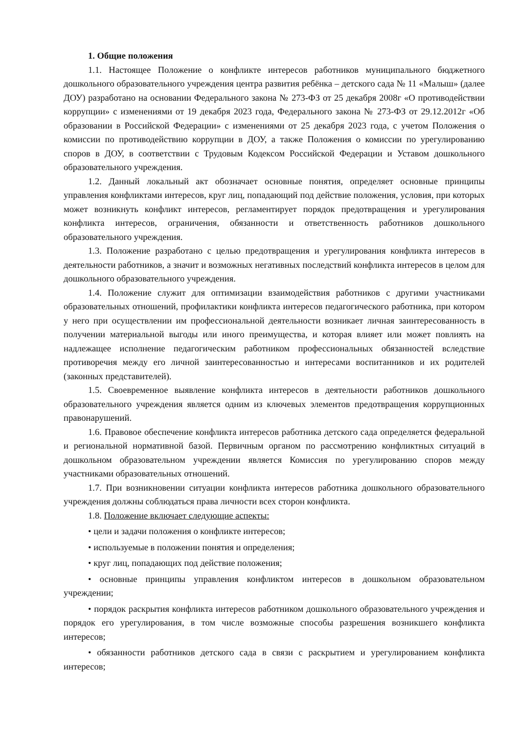1. Общие положения
1.1. Настоящее Положение о конфликте интересов работников муниципального бюджетного дошкольного образовательного учреждения центра развития ребёнка – детского сада № 11 «Малыш» (далее ДОУ) разработано на основании Федерального закона № 273-ФЗ от 25 декабря 2008г «О противодействии коррупции» с изменениями от 19 декабря 2023 года, Федерального закона № 273-ФЗ от 29.12.2012г «Об образовании в Российской Федерации» с изменениями от 25 декабря 2023 года, с учетом Положения о комиссии по противодействию коррупции в ДОУ, а также Положения о комиссии по урегулированию споров в ДОУ, в соответствии с Трудовым Кодексом Российской Федерации и Уставом дошкольного образовательного учреждения.
1.2. Данный локальный акт обозначает основные понятия, определяет основные принципы управления конфликтами интересов, круг лиц, попадающий под действие положения, условия, при которых может возникнуть конфликт интересов, регламентирует порядок предотвращения и урегулирования конфликта интересов, ограничения, обязанности и ответственность работников дошкольного образовательного учреждения.
1.3. Положение разработано с целью предотвращения и урегулирования конфликта интересов в деятельности работников, а значит и возможных негативных последствий конфликта интересов в целом для дошкольного образовательного учреждения.
1.4. Положение служит для оптимизации взаимодействия работников с другими участниками образовательных отношений, профилактики конфликта интересов педагогического работника, при котором у него при осуществлении им профессиональной деятельности возникает личная заинтересованность в получении материальной выгоды или иного преимущества, и которая влияет или может повлиять на надлежащее исполнение педагогическим работником профессиональных обязанностей вследствие противоречия между его личной заинтересованностью и интересами воспитанников и их родителей (законных представителей).
1.5. Своевременное выявление конфликта интересов в деятельности работников дошкольного образовательного учреждения является одним из ключевых элементов предотвращения коррупционных правонарушений.
1.6. Правовое обеспечение конфликта интересов работника детского сада определяется федеральной и региональной нормативной базой. Первичным органом по рассмотрению конфликтных ситуаций в дошкольном образовательном учреждении является Комиссия по урегулированию споров между участниками образовательных отношений.
1.7. При возникновении ситуации конфликта интересов работника дошкольного образовательного учреждения должны соблюдаться права личности всех сторон конфликта.
1.8. Положение включает следующие аспекты:
• цели и задачи положения о конфликте интересов;
• используемые в положении понятия и определения;
• круг лиц, попадающих под действие положения;
• основные принципы управления конфликтом интересов в дошкольном образовательном учреждении;
• порядок раскрытия конфликта интересов работником дошкольного образовательного учреждения и порядок его урегулирования, в том числе возможные способы разрешения возникшего конфликта интересов;
• обязанности работников детского сада в связи с раскрытием и урегулированием конфликта интересов;